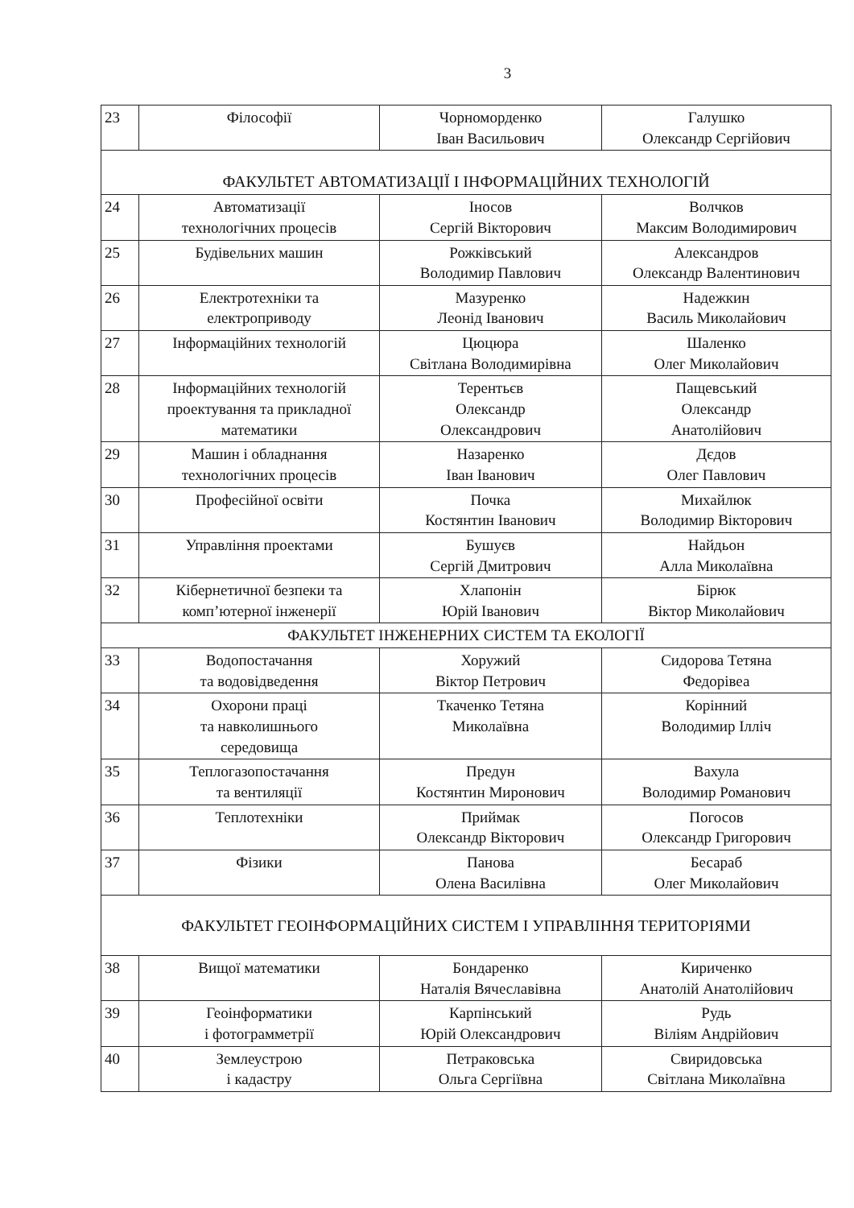3
| 23 | Філософії | Чорноморденко Іван Васильович | Галушко Олександр Сергійович |
| ФАКУЛЬТЕТ АВТОМАТИЗАЦІЇ І ІНФОРМАЦІЙНИХ ТЕХНОЛОГІЙ | | | |
| 24 | Автоматизації технологічних процесів | Іносов Сергій Вікторович | Волчков Максим Володимирович |
| 25 | Будівельних машин | Рожківський Володимир Павлович | Александров Олександр Валентинович |
| 26 | Електротехніки та електроприводу | Мазуренко Леонід Іванович | Надежкин Василь Миколайович |
| 27 | Інформаційних технологій | Цюцюра Світлана Володимирівна | Шаленко Олег Миколайович |
| 28 | Інформаційних технологій проектування та прикладної математики | Терентьєв Олександр Олександрович | Пащевський Олександр Анатолійович |
| 29 | Машин і обладнання технологічних процесів | Назаренко Іван Іванович | Дєдов Олег Павлович |
| 30 | Професійної освіти | Почка Костянтин Іванович | Михайлюк Володимир Вікторович |
| 31 | Управління проектами | Бушуєв Сергій Дмитрович | Найдьон Алла Миколаївна |
| 32 | Кібернетичної безпеки та комп’ютерної інженерії | Хлапонін Юрій Іванович | Бірюк Віктор Миколайович |
| ФАКУЛЬТЕТ ІНЖЕНЕРНИХ СИСТЕМ ТА ЕКОЛОГІЇ | | | |
| 33 | Водопостачання та водовідведення | Хоружий Віктор Петрович | Сидорова Тетяна Федорівеа |
| 34 | Охорони праці та навколишнього середовища | Ткаченко Тетяна Миколаївна | Корінний Володимир Ілліч |
| 35 | Теплогазопостачання та вентиляції | Предун Костянтин Миронович | Вахула Володимир Романович |
| 36 | Теплотехніки | Приймак Олександр Вікторович | Погосов Олександр Григорович |
| 37 | Фізики | Панова Олена Василівна | Бесараб Олег Миколайович |
| ФАКУЛЬТЕТ ГЕОІНФОРМАЦІЙНИХ СИСТЕМ І УПРАВЛІННЯ ТЕРИТОРІЯМИ | | | |
| 38 | Вищої математики | Бондаренко Наталія Вячеславівна | Кириченко Анатолій Анатолійович |
| 39 | Геоінформатики і фотограмметрії | Карпінський Юрій Олександрович | Рудь Віліям Андрійович |
| 40 | Землеустрою і кадастру | Петраковська Ольга Сергіївна | Свиридовська Світлана Миколаївна |